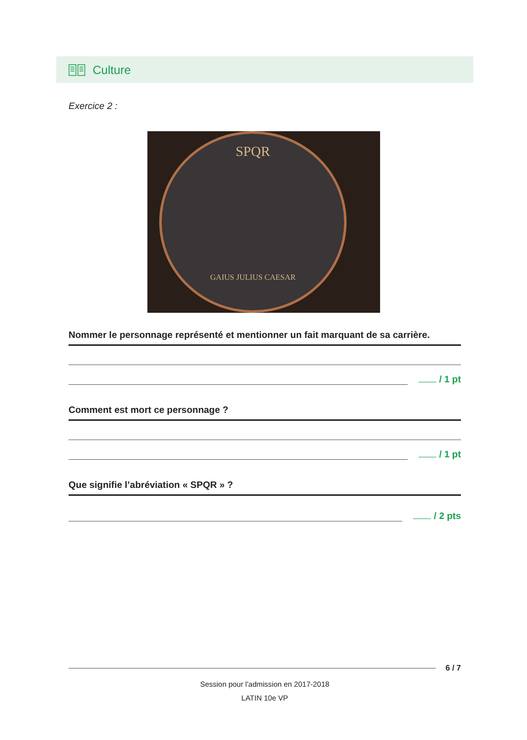Culture
Exercice 2 :
SPQR
GAIUS JULIUS CAESAR
Nommer le personnage représenté et mentionner un fait marquant de sa carrière.
/ 1 pt
Comment est mort ce personnage ?
/ 1 pt
Que signifie l’abréviation « SPQR » ?
/ 2 pts
6 / 7
Session pour l'admission en 2017-2018
LATIN 10e VP